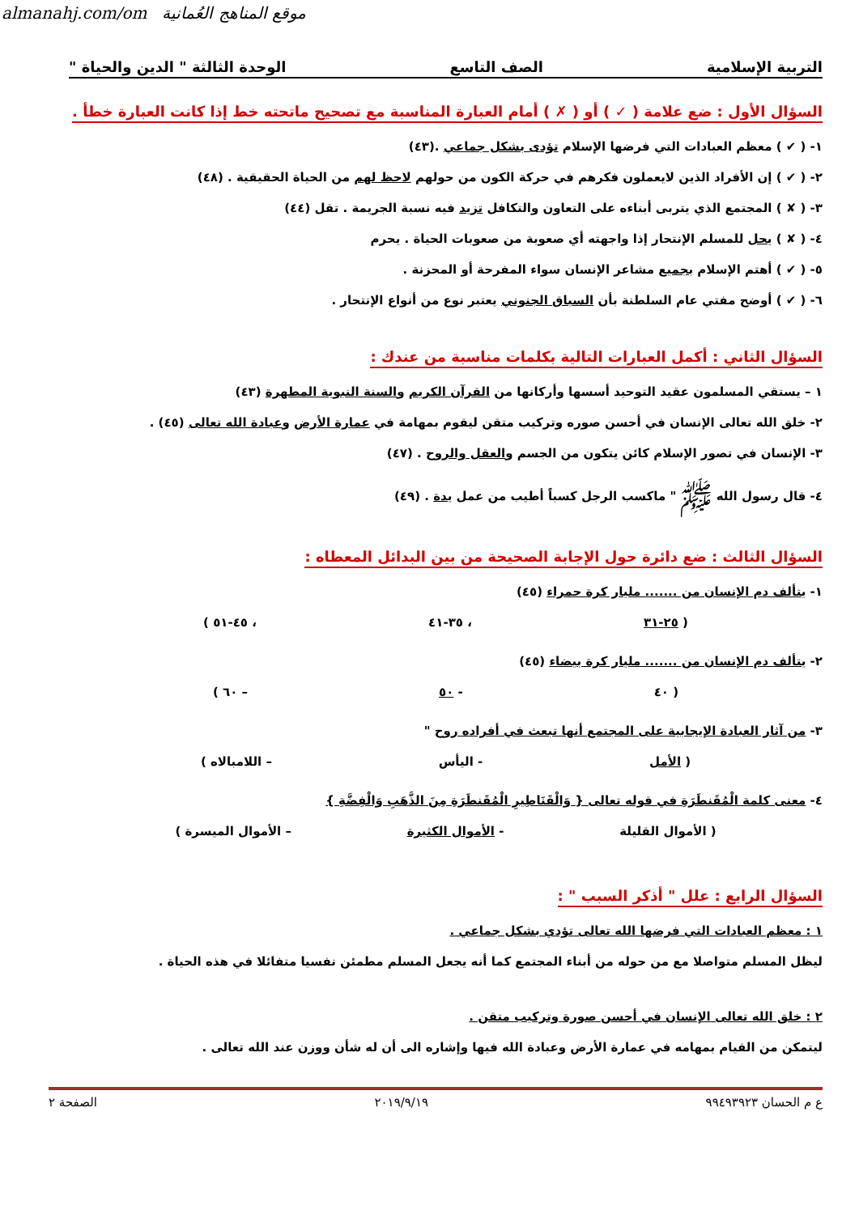almanahj.com/om موقع المناهج العُمانية
التربية الإسلامية الصف التاسع الوحدة الثالثة " الدين والحياة "
السؤال الأول : ضع علامة ( ✓ ) أو ( ✗ ) أمام العبارة المناسبة مع تصحيح ماتحته خط إذا كانت العبارة خطأ .
١- ( ✔ ) معظم العبادات التي فرضها الإسلام تؤدى بشكل جماعي .(٤٣)
٢- ( ✔ ) إن الأفراد الذين لايعملون فكرهم في حركة الكون من حولهم لاحظ لهم من الحياة الحقيقية . (٤٨)
٣- ( ✘ ) المجتمع الذي يتربى أبناءه على التعاون والتكافل تزيد فيه نسبة الجريمة . تقل (٤٤)
٤- ( ✘ ) يحل للمسلم الإنتحار إذا واجهته أي صعوبة من صعوبات الحياة . يحرم
٥- ( ✔ ) أهتم الإسلام بجميع مشاعر الإنسان سواء المفرحة أو المحزنة .
٦- ( ✔ ) أوضح مفتي عام السلطنة بأن السباق الجنوني يعتبر نوع من أنواع الإنتحار .
السؤال الثاني : أكمل العبارات التالية بكلمات مناسبة من عندك :
١ – يستقي المسلمون عقيد التوحيد أسسها وأركانها من القرآن الكريم والسنة النبوية المطهرة (٤٣)
٢- خلق الله تعالى الإنسان في أحسن صوره وتركيب متقن ليقوم بمهامة في عمارة الأرض وعبادة الله تعالى (٤٥) .
٣- الإنسان في تصور الإسلام كائن يتكون من الجسم والعقل والروح . (٤٧)
٤- قال رسول الله ﷺ " ماكسب الرجل كسباً أطيب من عمل يدة . (٤٩)
السؤال الثالث : ضع دائرة حول الإجابة الصحيحة من بين البدائل المعطاه :
١- يتألف دم الإنسان من ....... مليار كرة حمراء (٤٥)
( ٢٥-٣١ ، ٣٥-٤١ ، ٤٥-٥١ )
٢- يتألف دم الإنسان من ....... مليار كرة بيضاء (٤٥)
( ٤٠ - ٥٠ – ٦٠ )
٣- من آثار العبادة الإيجابية على المجتمع أنها تبعث في أفراده روح "
( الأمل - اليأس – اللامبالاه )
٤- معنى كلمة الْمُقَنطَرَةِ في قوله تعالى { وَالْقَنَاطِيرِ الْمُقَنطَرَةِ مِنَ الذَّهَبِ وَالْفِضَّةِ }
( الأموال القليلة - الأموال الكثيرة – الأموال الميسرة )
السؤال الرابع : علل " أذكر السبب " :
١ : معظم العبادات التي فرضها الله تعالى تؤدي بشكل جماعي .
ليظل المسلم متواصلا مع من حوله من أبناء المجتمع كما أنه يجعل المسلم مطمئن نفسيا متفائلا في هذه الحياة .
٢ : خلق الله تعالى الإنسان في أحسن صورة وتركيب متقن .
ليتمكن من القيام بمهامه في عمارة الأرض وعبادة الله فيها وإشاره الى أن له شأن ووزن عند الله تعالى .
ع م الحسان ٩٩٤٩٣٩٢٣ ٢٠١٩/٩/١٩ الصفحة ٢